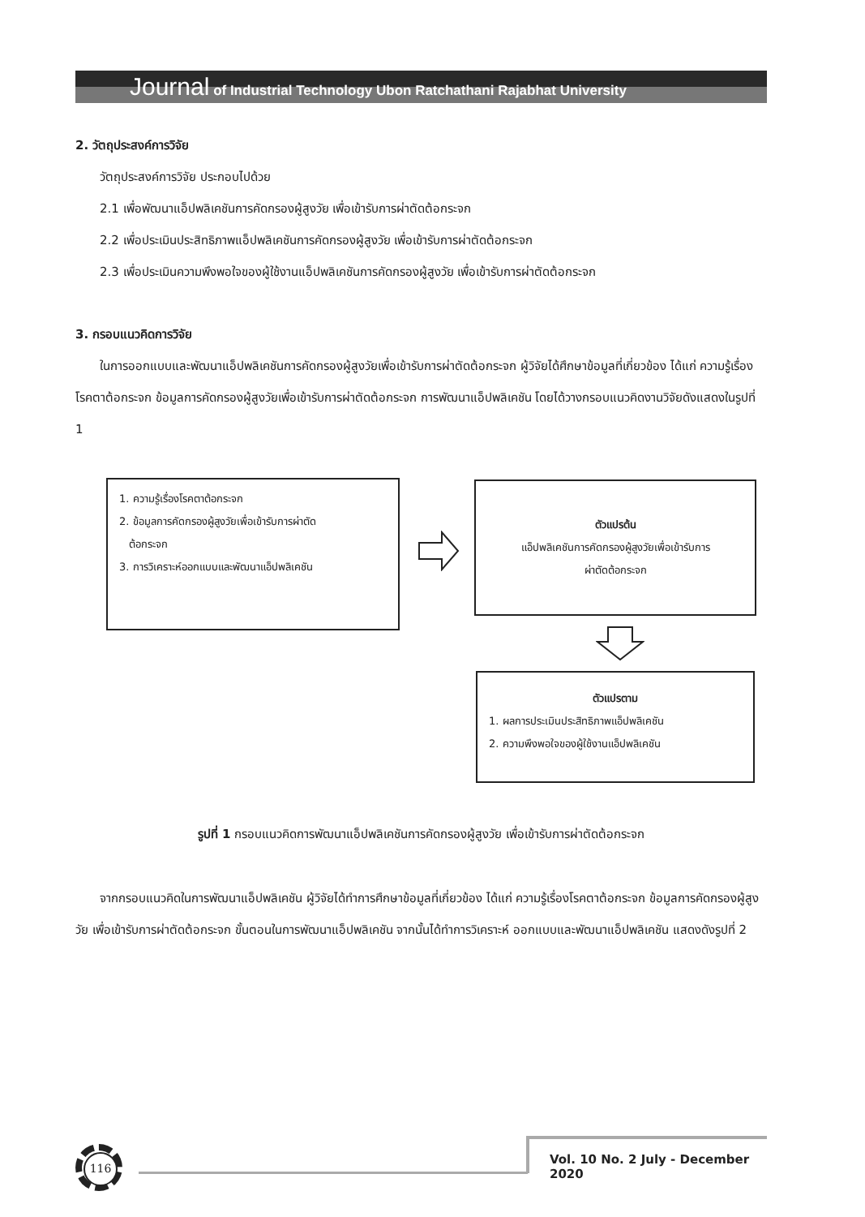Journal of Industrial Technology Ubon Ratchathani Rajabhat University
2. วัตถุประสงค์การวิจัย
วัตถุประสงค์การวิจัย ประกอบไปด้วย
2.1 เพื่อพัฒนาแอ็ปพลิเคชันการคัดกรองผู้สูงวัย เพื่อเข้ารับการผ่าตัดต้อกระจก
2.2 เพื่อประเมินประสิทธิภาพแอ็ปพลิเคชันการคัดกรองผู้สูงวัย เพื่อเข้ารับการผ่าตัดต้อกระจก
2.3 เพื่อประเมินความพึงพอใจของผู้ใช้งานแอ็ปพลิเคชันการคัดกรองผู้สูงวัย เพื่อเข้ารับการผ่าตัดต้อกระจก
3. กรอบแนวคิดการวิจัย
ในการออกแบบและพัฒนาแอ็ปพลิเคชันการคัดกรองผู้สูงวัยเพื่อเข้ารับการผ่าตัดต้อกระจก ผู้วิจัยได้ศึกษาข้อมูลที่เกี่ยวข้อง ได้แก่ ความรู้เรื่องโรคตาต้อกระจก ข้อมูลการคัดกรองผู้สูงวัยเพื่อเข้ารับการผ่าตัดต้อกระจก การพัฒนาแอ็ปพลิเคชัน โดยได้วางกรอบแนวคิดงานวิจัยดังแสดงในรูปที่ 1
1. ความรู้เรื่องโรคตาต้อกระจก
2. ข้อมูลการคัดกรองผู้สูงวัยเพื่อเข้ารับการผ่าตัด
ต้อกระจก
3. การวิเคราะห์ออกแบบและพัฒนาแอ็ปพลิเคชัน
ตัวแปรต้น
แอ็ปพลิเคชันการคัดกรองผู้สูงวัยเพื่อเข้ารับการ
ผ่าตัดต้อกระจก
ตัวแปรตาม
1. ผลการประเมินประสิทธิภาพแอ็ปพลิเคชัน
2. ความพึงพอใจของผู้ใช้งานแอ็ปพลิเคชัน
รูปที่ 1 กรอบแนวคิดการพัฒนาแอ็ปพลิเคชันการคัดกรองผู้สูงวัย เพื่อเข้ารับการผ่าตัดต้อกระจก
จากกรอบแนวคิดในการพัฒนาแอ็ปพลิเคชัน ผู้วิจัยได้ทำการศึกษาข้อมูลที่เกี่ยวข้อง ได้แก่ ความรู้เรื่องโรคตาต้อกระจก ข้อมูลการคัดกรองผู้สูงวัย เพื่อเข้ารับการผ่าตัดต้อกระจก ขั้นตอนในการพัฒนาแอ็ปพลิเคชัน จากนั้นได้ทำการวิเคราะห์ ออกแบบและพัฒนาแอ็ปพลิเคชัน แสดงดังรูปที่ 2
116
Vol. 10 No. 2 July - December 2020